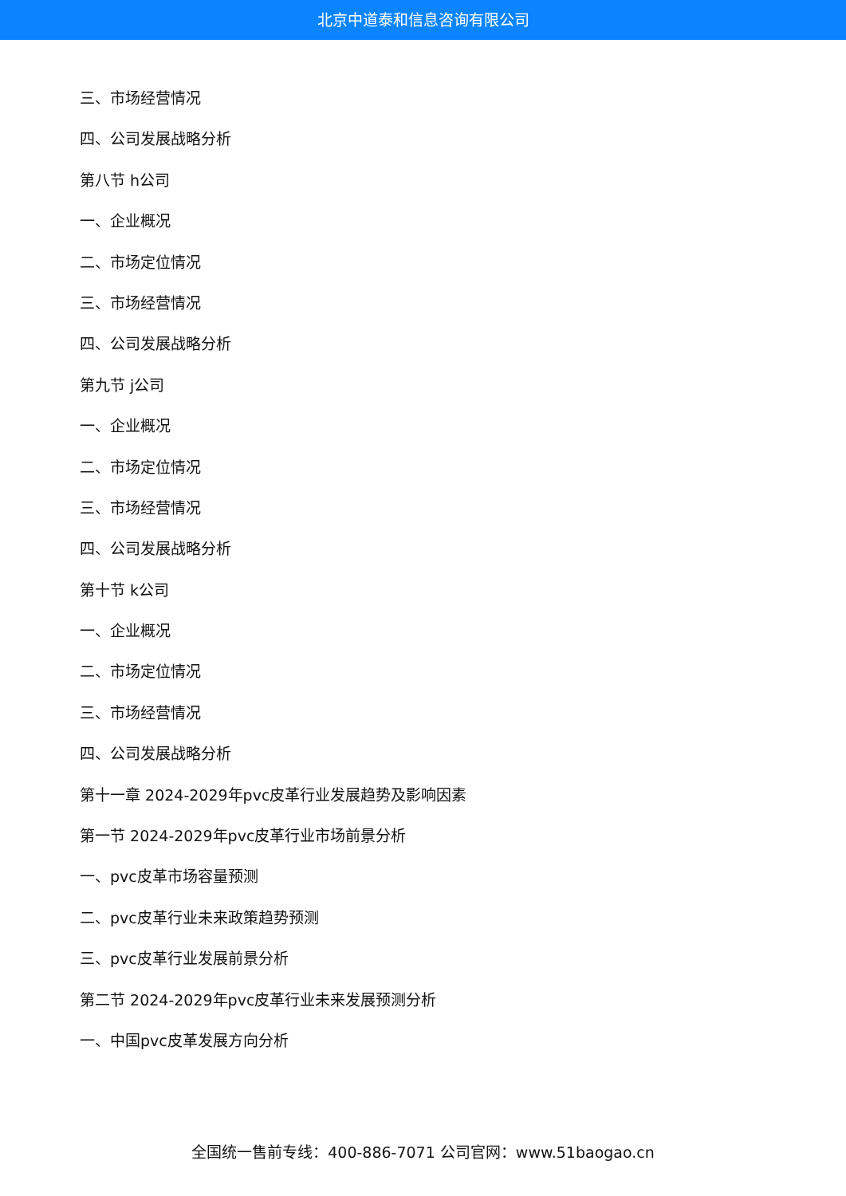北京中道泰和信息咨询有限公司
三、市场经营情况
四、公司发展战略分析
第八节 h公司
一、企业概况
二、市场定位情况
三、市场经营情况
四、公司发展战略分析
第九节 j公司
一、企业概况
二、市场定位情况
三、市场经营情况
四、公司发展战略分析
第十节 k公司
一、企业概况
二、市场定位情况
三、市场经营情况
四、公司发展战略分析
第十一章 2024-2029年pvc皮革行业发展趋势及影响因素
第一节 2024-2029年pvc皮革行业市场前景分析
一、pvc皮革市场容量预测
二、pvc皮革行业未来政策趋势预测
三、pvc皮革行业发展前景分析
第二节 2024-2029年pvc皮革行业未来发展预测分析
一、中国pvc皮革发展方向分析
全国统一售前专线：400-886-7071 公司官网：www.51baogao.cn